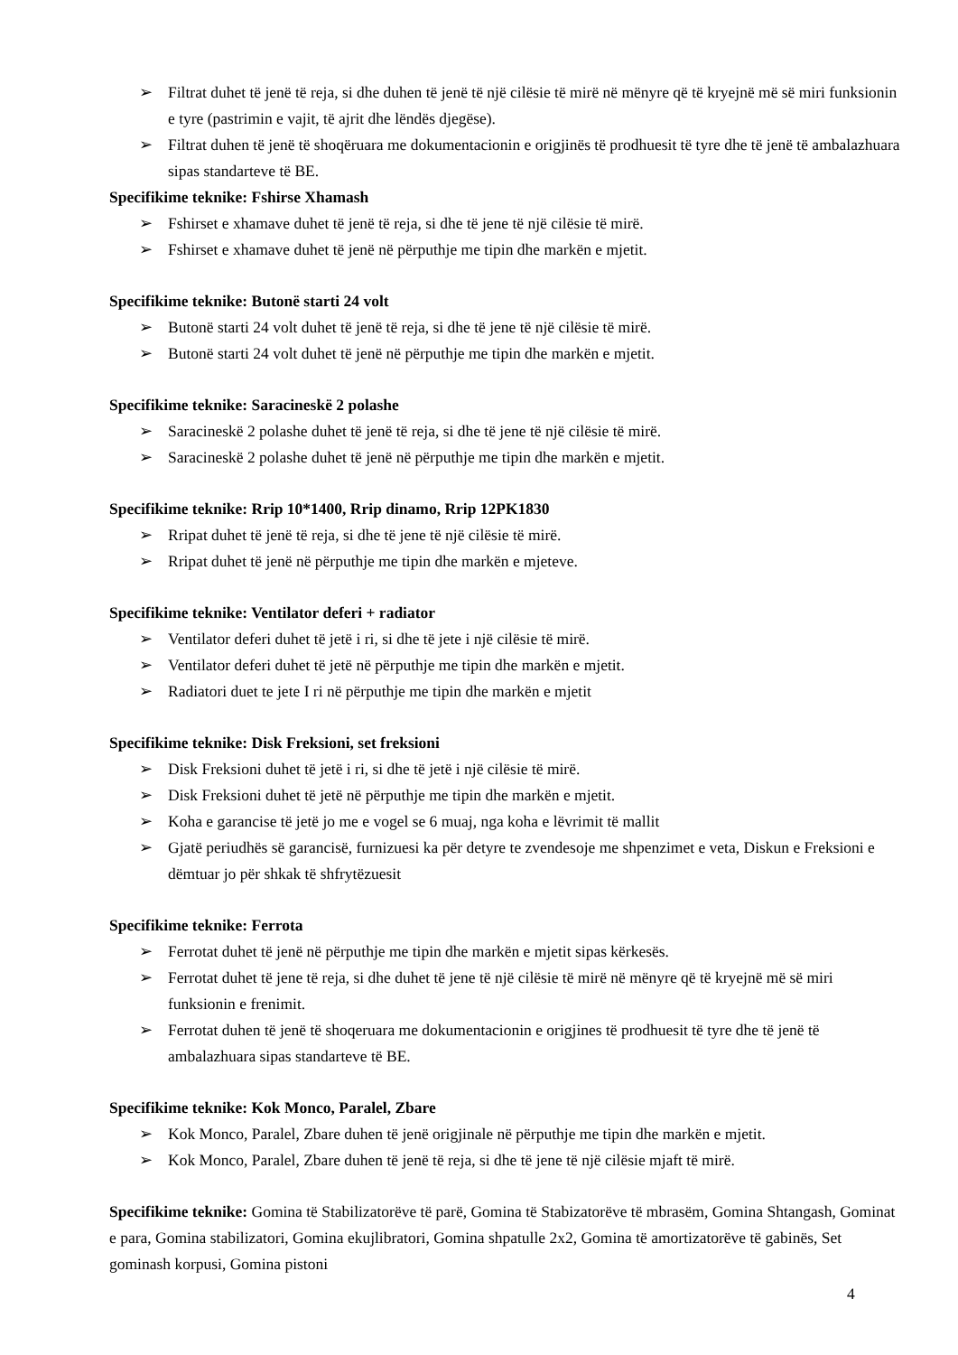➢ Filtrat duhet të jenë të reja, si dhe duhen të jenë të një cilësie të mirë në mënyre që të kryejnë më së miri funksionin e tyre (pastrimin e vajit, të ajrit dhe lëndës djegëse).
➢ Filtrat duhen të jenë të shoqëruara me dokumentacionin e origjinës të prodhuesit të tyre dhe të jenë të ambalazhuara sipas standarteve të BE.
Specifikime teknike: Fshirse Xhamash
➢ Fshirset e xhamave duhet të jenë të reja, si dhe të jene të një cilësie të mirë.
➢ Fshirset e xhamave duhet të jenë në përputhje me tipin dhe markën e mjetit.
Specifikime teknike: Butonë starti 24 volt
➢ Butonë starti 24 volt duhet të jenë të reja, si dhe të jene të një cilësie të mirë.
➢ Butonë starti 24 volt duhet të jenë në përputhje me tipin dhe markën e mjetit.
Specifikime teknike: Saracineskë 2 polashe
➢ Saracineskë 2 polashe duhet të jenë të reja, si dhe të jene të një cilësie të mirë.
➢ Saracineskë 2 polashe duhet të jenë në përputhje me tipin dhe markën e mjetit.
Specifikime teknike: Rrip 10*1400, Rrip dinamo, Rrip 12PK1830
➢ Rripat duhet të jenë të reja, si dhe të jene të një cilësie të mirë.
➢ Rripat duhet të jenë në përputhje me tipin dhe markën e mjeteve.
Specifikime teknike: Ventilator deferi + radiator
➢ Ventilator deferi duhet të jetë i ri, si dhe të jete i një cilësie të mirë.
➢ Ventilator deferi duhet të jetë në përputhje me tipin dhe markën e mjetit.
➢ Radiatori duet te jete I ri në përputhje me tipin dhe markën e mjetit
Specifikime teknike: Disk Freksioni, set freksioni
➢ Disk Freksioni duhet të jetë i ri, si dhe të jetë i një cilësie të mirë.
➢ Disk Freksioni duhet të jetë në përputhje me tipin dhe markën e mjetit.
➢ Koha e garancise të jetë jo me e vogel se 6 muaj, nga koha e lëvrimit të mallit
➢ Gjatë periudhës së garancisë, furnizuesi ka për detyre te zvendesoje me shpenzimet e veta, Diskun e Freksioni e dëmtuar jo për shkak të shfrytëzuesit
Specifikime teknike: Ferrota
➢ Ferrotat duhet të jenë në përputhje me tipin dhe markën e mjetit sipas kërkesës.
➢ Ferrotat duhet të jene të reja, si dhe duhet të jene të një cilësie të mirë në mënyre që të kryejnë më së miri funksionin e frenimit.
➢ Ferrotat duhen të jenë të shoqeruara me dokumentacionin e origjines të prodhuesit të tyre dhe të jenë të ambalazhuara sipas standarteve të BE.
Specifikime teknike: Kok Monco, Paralel, Zbare
➢ Kok Monco, Paralel, Zbare duhen të jenë origjinale në përputhje me tipin dhe markën e mjetit.
➢ Kok Monco, Paralel, Zbare duhen të jenë të reja, si dhe të jene të një cilësie mjaft të mirë.
Specifikime teknike: Gomina të Stabilizatorëve të parë, Gomina të Stabizatorëve të mbrasëm, Gomina Shtangash, Gominat e para, Gomina stabilizatori, Gomina ekujlibratori, Gomina shpatulle 2x2, Gomina të amortizatorëve të gabinës, Set gominash korpusi, Gomina pistoni
4